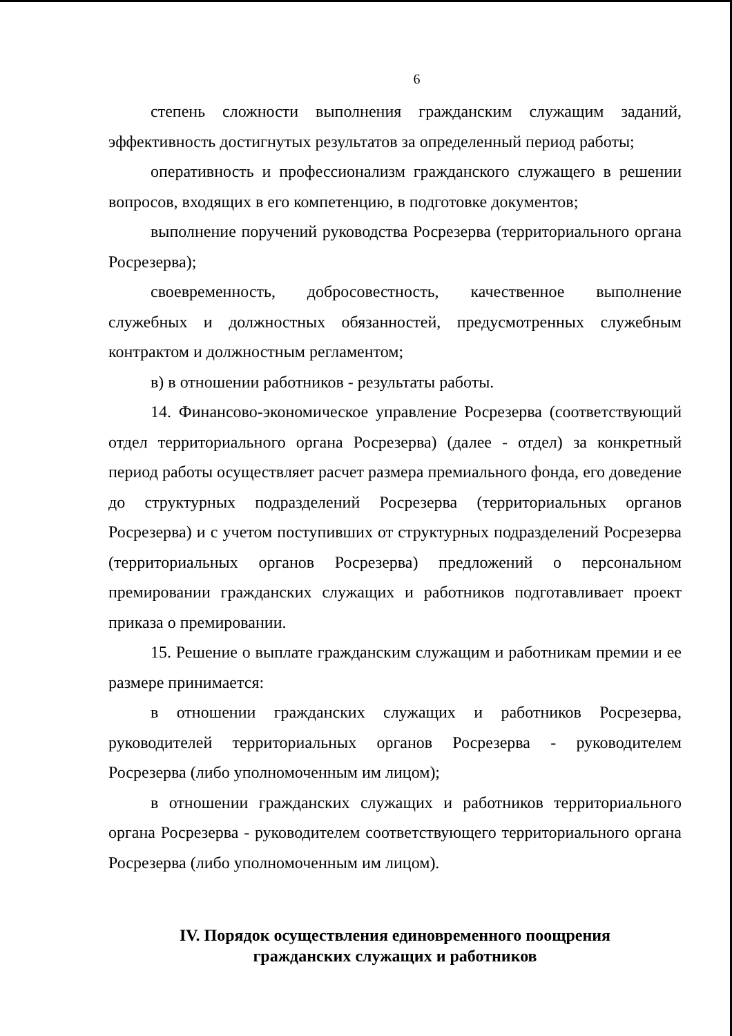6
степень сложности выполнения гражданским служащим заданий, эффективность достигнутых результатов за определенный период работы;
оперативность и профессионализм гражданского служащего в решении вопросов, входящих в его компетенцию, в подготовке документов;
выполнение поручений руководства Росрезерва (территориального органа Росрезерва);
своевременность, добросовестность, качественное выполнение служебных и должностных обязанностей, предусмотренных служебным контрактом и должностным регламентом;
в) в отношении работников - результаты работы.
14. Финансово-экономическое управление Росрезерва (соответствующий отдел территориального органа Росрезерва) (далее - отдел) за конкретный период работы осуществляет расчет размера премиального фонда, его доведение до структурных подразделений Росрезерва (территориальных органов Росрезерва) и с учетом поступивших от структурных подразделений Росрезерва (территориальных органов Росрезерва) предложений о персональном премировании гражданских служащих и работников подготавливает проект приказа о премировании.
15. Решение о выплате гражданским служащим и работникам премии и ее размере принимается:
в отношении гражданских служащих и работников Росрезерва, руководителей территориальных органов Росрезерва - руководителем Росрезерва (либо уполномоченным им лицом);
в отношении гражданских служащих и работников территориального органа Росрезерва - руководителем соответствующего территориального органа Росрезерва (либо уполномоченным им лицом).
IV. Порядок осуществления единовременного поощрения
гражданских служащих и работников